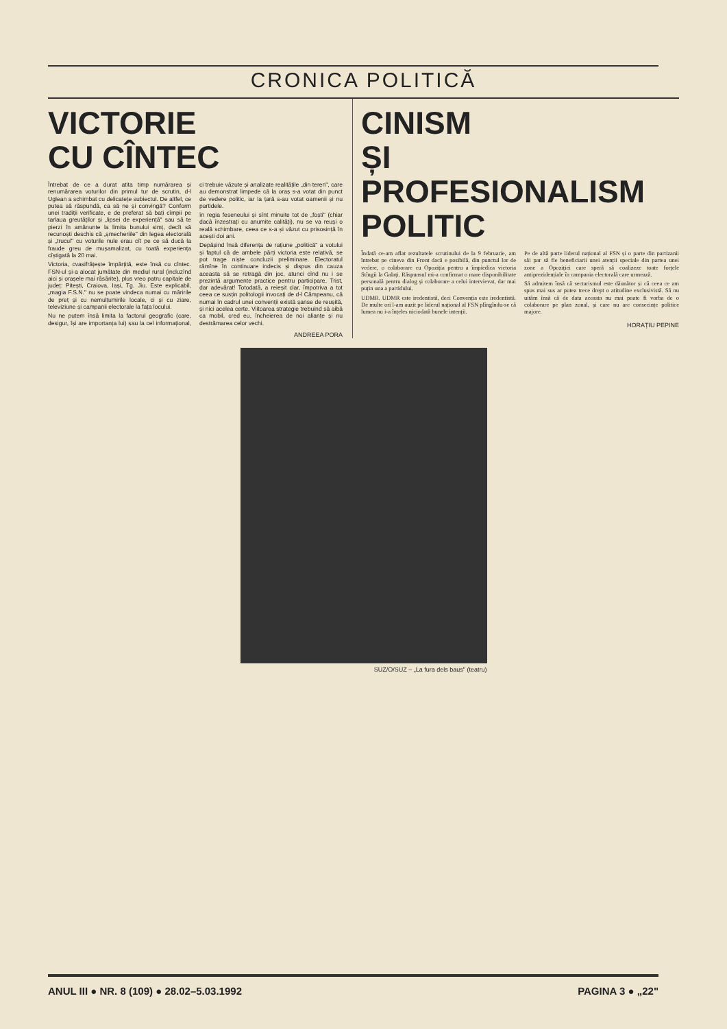CRONICA POLITICĂ
VICTORIE
CU CÎNTEC
Întrebat de ce a durat atita timp numărarea și renumărarea voturilor din primul tur de scrutin, d-l Uglean a schimbat cu delicatețe subiectul. De altfel, ce putea să răspundă, ca să ne și convingă? Conform unei tradiții verificate, e de preferat să bați cîmpii pe tarlaua greutăților și „lipsei de experiență" sau să te pierzi în amănunte la limita bunului simț, decît să recunoști deschis că „șmecheriile" din legea electorală și „trucul" cu voturile nule erau cît pe ce să ducă la fraude greu de mușamalizat, cu toată experiența cîștigată la 20 mai.
Victoria, cvasifrățește împărțită, este însă cu cîntec. FSN-ul și-a alocat jumătate din mediul rural (incluzînd aici și orașele mai răsărite), plus vreo patru capitale de județ: Pitești, Craiova, Iași, Tg. Jiu. Este explicabil, „magia F.S.N." nu se poate vindeca numai cu măririle de preț și cu nemulțumirile locale, ci și cu ziare, televiziune și campanii electorale la fața locului.
Nu ne putem însă limita la factorul geografic (care, desigur, își are importanța lui) sau la cel informațional, ci trebuie văzute și analizate realitățile „din teren", care au demonstrat limpede că la oraș s-a votat din punct de vedere politic, iar la țară s-au votat oamenii și nu partidele.
în regia feseneului și sînt minuite tot de „foști" (chiar dacă înzestrați cu anumite calități), nu se va reuși o reală schimbare, ceea ce s-a și văzut cu prisosință în acești doi ani.
Depășind însă diferența de rațiune „politică" a votului și faptul că de ambele părți victoria este relativă, se pot trage niște concluzii preliminare. Electoratul rămîne în continuare indecis și dispus din cauza aceasta să se retragă din joc, atunci cînd nu i se prezintă argumente practice pentru participare. Trist, dar adevărat! Totodată, a reieșit clar, împotriva a tot ceea ce susțin politologii invocați de d-l Câmpeanu, că numai în cadrul unei convenții există șanse de reușită, și nici acelea certe. Viitoarea strategie trebuind să aibă ca mobil, cred eu, încheierea de noi alianțe și nu destrămarea celor vechi.
ANDREEA PORA
CINISM
ȘI PROFESIONALISM
POLITIC
Îndată ce-am aflat rezultatele scrutinului de la 9 februarie, am întrebat pe cineva din Front dacă e posibilă, din punctul lor de vedere, o colaborare cu Opoziția pentru a împiedica victoria Stîngii la Galați. Răspunsul mi-a confirmat o mare disponibilitate personală pentru dialog și colaborare a celui intervievat, dar mai puțin una a partidului.
UDMR. UDMR este iredentistă, deci Convenția este iredentistă. De multe ori l-am auzit pe liderul național al FSN plîngîndu-se că lumea nu i-a înțeles niciodată bunele intenții.
Pe de altă parte liderul național al FSN și o parte din partizanii săi par să fie beneficiarii unei atenții speciale din partea unei zone a Opoziției care speră să coalizeze toate forțele antiprezidențiale în campania electorală care urmează.
Să admitem însă că sectarismul este dăunător și că ceea ce am spus mai sus ar putea trece drept o atitudine exclusivistă. Să nu uităm însă că de data aceasta nu mai poate fi vorba de o colaborare pe plan zonal, și care nu are consecințe politice majore.
HORAȚIU PEPINE
SUZ/O/SUZ – „La fura dels baus" (teatru)
ANUL III ● NR. 8 (109) ● 28.02–5.03.1992 PAGINA 3 ● „22"